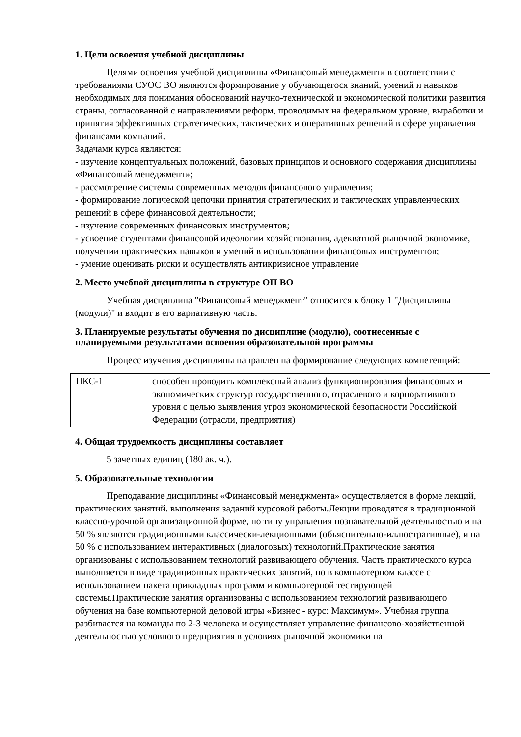1. Цели освоения учебной дисциплины
Целями освоения учебной дисциплины «Финансовый менеджмент» в соответствии с требованиями СУОС ВО являются формирование у обучающегося знаний, умений и навыков необходимых для понимания обоснований научно-технической и экономической политики развития страны, согласованной с направлениями реформ, проводимых на федеральном уровне, выработки и принятия эффективных стратегических, тактических и оперативных решений в сфере управления финансами компаний.
Задачами курса являются:
- изучение концептуальных положений, базовых принципов и основного содержания дисциплины «Финансовый менеджмент»;
- рассмотрение системы современных методов финансового управления;
- формирование логической цепочки принятия стратегических и тактических управленческих решений в сфере финансовой деятельности;
- изучение современных финансовых инструментов;
- усвоение студентами финансовой идеологии хозяйствования, адекватной рыночной экономике, получении практических навыков и умений в использовании финансовых инструментов;
- умение оценивать риски и осуществлять антикризисное управление
2. Место учебной дисциплины в структуре ОП ВО
Учебная дисциплина "Финансовый менеджмент" относится к блоку 1 "Дисциплины (модули)" и входит в его вариативную часть.
3. Планируемые результаты обучения по дисциплине (модулю), соотнесенные с планируемыми результатами освоения образовательной программы
Процесс изучения дисциплины направлен на формирование следующих компетенций:
| ПКС-1 | способен проводить комплексный анализ функционирования финансовых и экономических структур государственного, отраслевого и корпоративного уровня с целью выявления угроз экономической безопасности Российской Федерации (отрасли, предприятия) |
4. Общая трудоемкость дисциплины составляет
5 зачетных единиц (180 ак. ч.).
5. Образовательные технологии
Преподавание дисциплины «Финансовый менеджмента» осуществляется в форме лекций, практических занятий. выполнения заданий курсовой работы.Лекции проводятся в традиционной классно-урочной организационной форме, по типу управления познавательной деятельностью и на 50 % являются традиционными классически-лекционными (объяснительно-иллюстративные), и на 50 % с использованием интерактивных (диалоговых) технологий.Практические занятия организованы с использованием технологий развивающего обучения. Часть практического курса выполняется в виде традиционных практических занятий, но в компьютерном классе с использованием пакета прикладных программ и компьютерной тестирующей системы.Практические занятия организованы с использованием технологий развивающего обучения на базе компьютерной деловой игры «Бизнес - курс: Максимум». Учебная группа разбивается на команды по 2-3 человека и осуществляет управление финансово-хозяйственной деятельностью условного предприятия в условиях рыночной экономики на